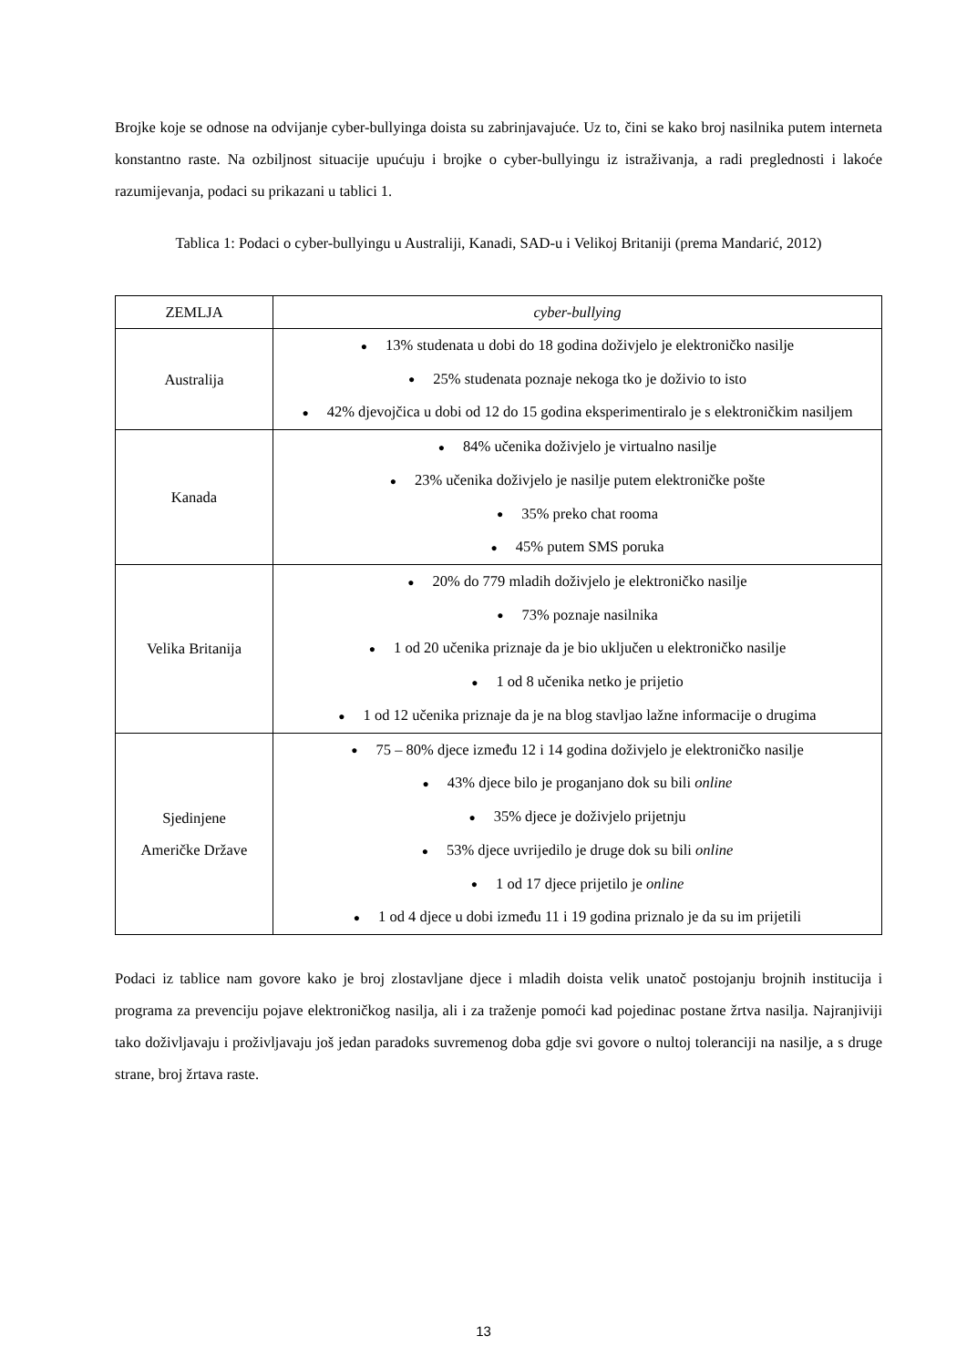Brojke koje se odnose na odvijanje cyber-bullyinga doista su zabrinjavajuće. Uz to, čini se kako broj nasilnika putem interneta konstantno raste. Na ozbiljnost situacije upućuju i brojke o cyber-bullyingu iz istraživanja, a radi preglednosti i lakoće razumijevanja, podaci su prikazani u tablici 1.
Tablica 1: Podaci o cyber-bullyingu u Australiji, Kanadi, SAD-u i Velikoj Britaniji (prema Mandarić, 2012)
| ZEMLJA | cyber-bullying |
| --- | --- |
| Australija | ● 13% studenata u dobi do 18 godina doživjelo je elektroničko nasilje ● 25% studenata poznaje nekoga tko je doživio to isto ● 42% djevojčica u dobi od 12 do 15 godina eksperimentiralo je s elektroničkim nasiljem |
| Kanada | ● 84% učenika doživjelo je virtualno nasilje ● 23% učenika doživjelo je nasilje putem elektroničke pošte ● 35% preko chat rooma ● 45% putem SMS poruka |
| Velika Britanija | ● 20% do 779 mladih doživjelo je elektroničko nasilje ● 73% poznaje nasilnika ● 1 od 20 učenika priznaje da je bio uključen u elektroničko nasilje ● 1 od 8 učenika netko je prijetio ● 1 od 12 učenika priznaje da je na blog stavljao lažne informacije o drugima |
| Sjedinjene Američke Države | ● 75 – 80% djece između 12 i 14 godina doživjelo je elektroničko nasilje ● 43% djece bilo je proganjano dok su bili online ● 35% djece je doživjelo prijetnju ● 53% djece uvrijedilo je druge dok su bili online ● 1 od 17 djece prijetilo je online ● 1 od 4 djece u dobi između 11 i 19 godina priznalo je da su im prijetili |
Podaci iz tablice nam govore kako je broj zlostavljane djece i mladih doista velik unatoč postojanju brojnih institucija i programa za prevenciju pojave elektroničkog nasilja, ali i za traženje pomoći kad pojedinac postane žrtva nasilja. Najranjiviji tako doživljavaju i proživljavaju još jedan paradoks suvremenog doba gdje svi govore o nultoj toleranciji na nasilje, a s druge strane, broj žrtava raste.
13